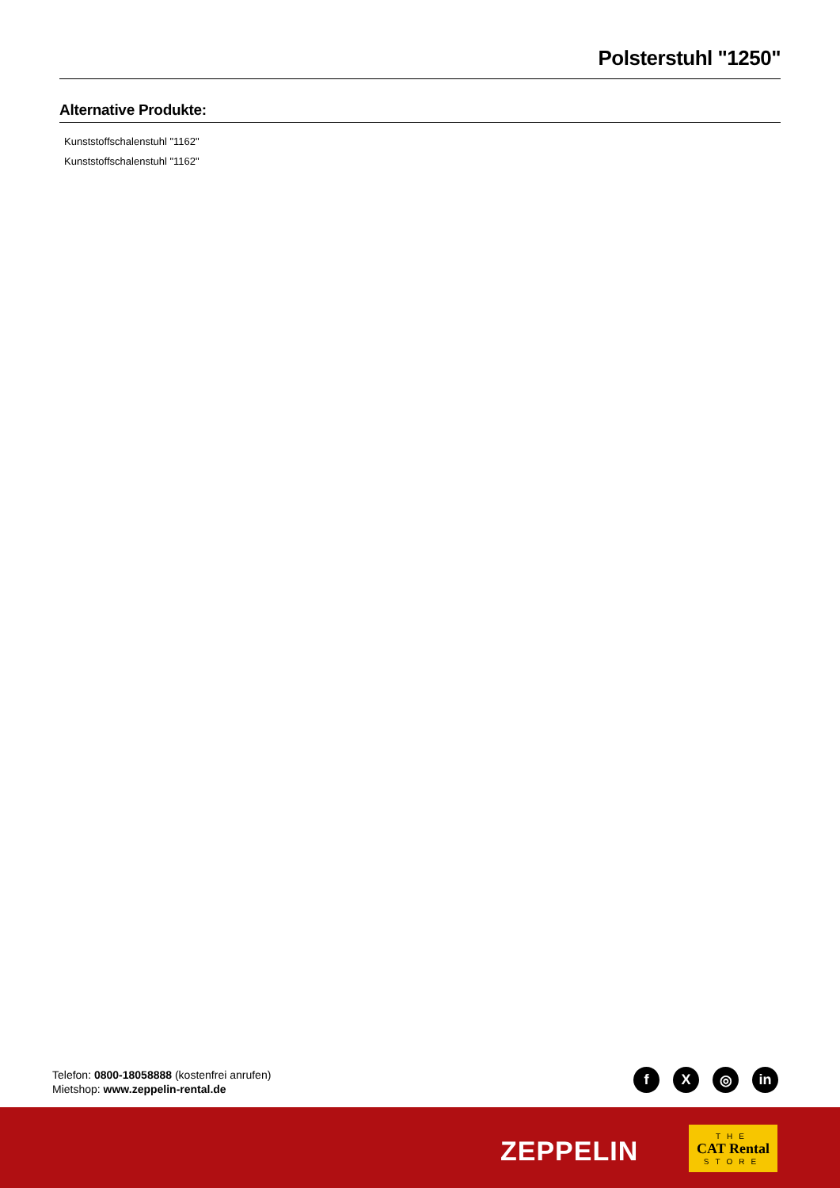Polsterstuhl "1250"
Alternative Produkte:
Kunststoffschalenstuhl "1162"
Kunststoffschalenstuhl "1162"
Telefon: 0800-18058888 (kostenfrei anrufen)
Mietshop: www.zeppelin-rental.de
f X ◎ in
ZEPPELIN
THE
CAT Rental
STORE